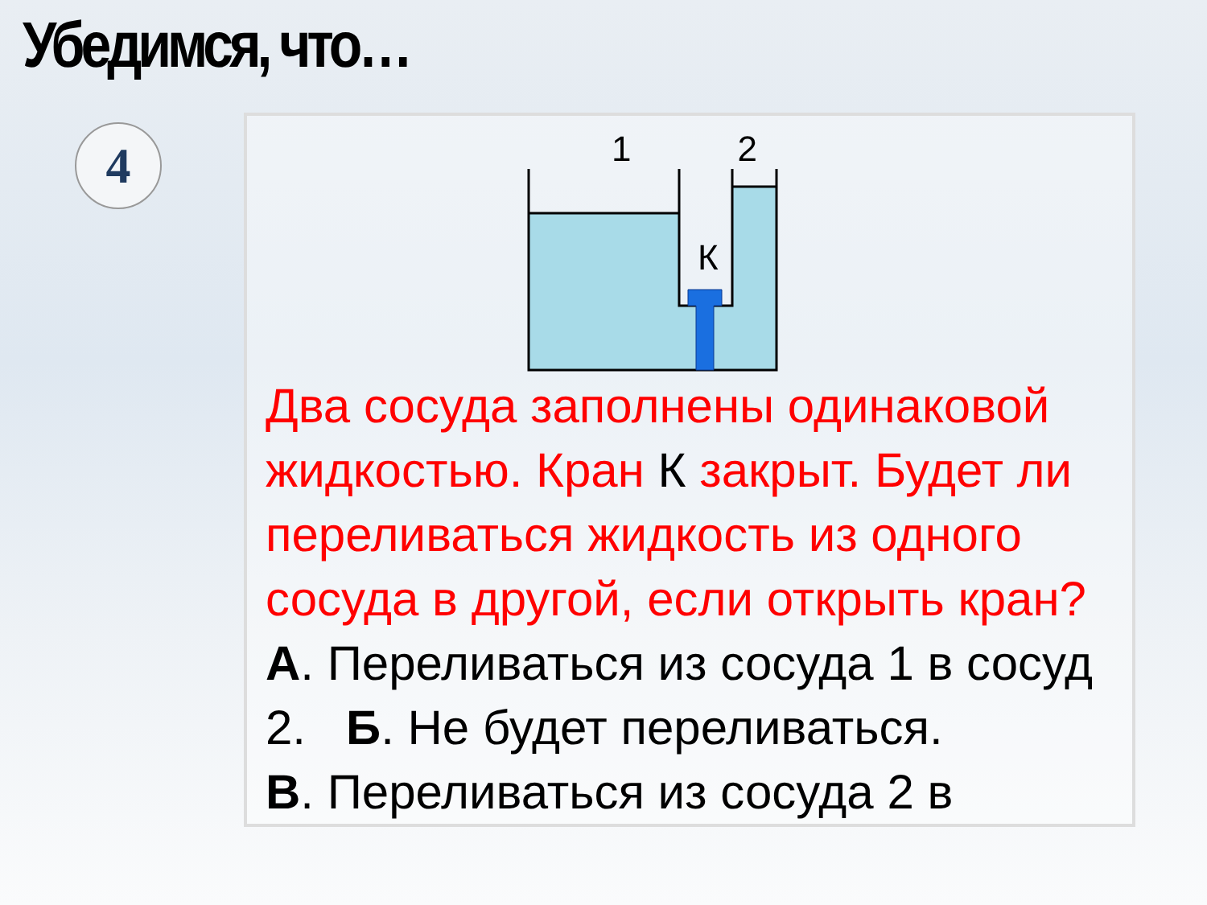Убедимся, что…
4
1
2
К
Два сосуда заполнены одинаковой жидкостью. Кран К закрыт. Будет ли переливаться жидкость из одного сосуда в другой, если открыть кран?
А. Переливаться из сосуда 1 в сосуд 2. Б. Не будет переливаться.
В. Переливаться из сосуда 2 в